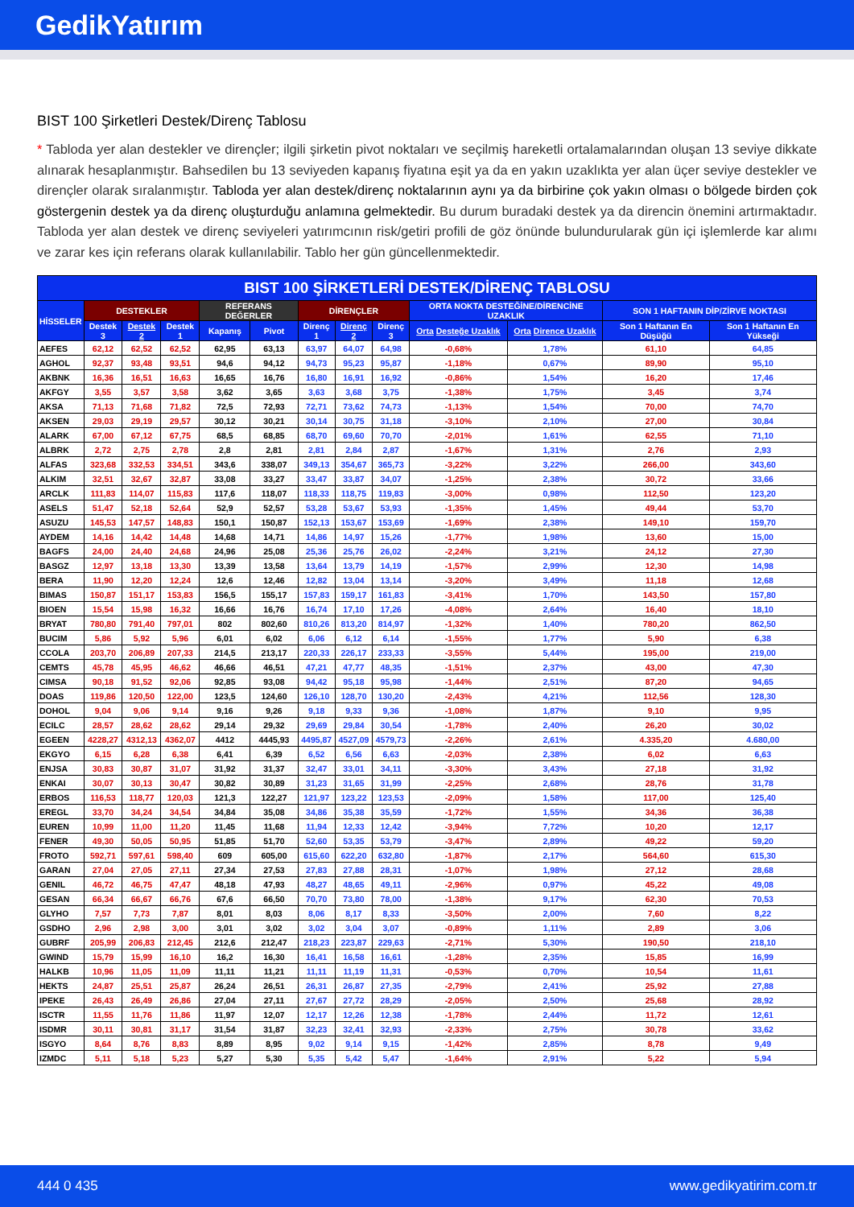GedikYatırım
BIST 100 Şirketleri Destek/Direnç Tablosu
* Tabloda yer alan destekler ve dirençler; ilgili şirketin pivot noktaları ve seçilmiş hareketli ortalamalarından oluşan 13 seviye dikkate alınarak hesaplanmıştır. Bahsedilen bu 13 seviyeden kapanış fiyatına eşit ya da en yakın uzaklıkta yer alan üçer seviye destekler ve dirençler olarak sıralanmıştır. Tabloda yer alan destek/direnç noktalarının aynı ya da birbirine çok yakın olması o bölgede birden çok göstergenin destek ya da direnç oluşturduğu anlamına gelmektedir. Bu durum buradaki destek ya da direncin önemini artırmaktadır. Tabloda yer alan destek ve direnç seviyeleri yatırımcının risk/getiri profili de göz önünde bulundurularak gün içi işlemlerde kar alımı ve zarar kes için referans olarak kullanılabilir. Tablo her gün güncellenmektedir.
| BIST 100 ŞİRKETLERİ DESTEK/DİRENÇ TABLOSU | | | | | | | | | | | | |
| --- | --- | --- | --- | --- | --- | --- | --- | --- | --- | --- | --- | --- |
| HİSSELER | DESTEKLER | | | REFERANS DEĞERLER | | DİRENÇLER | | | ORTA NOKTA DESTEĞİNE/DİRENCİNE UZAKLIK | | SON 1 HAFTANIN DİP/ZİRVE NOKTASI | |
| | Destek 3 | Destek 2 | Destek 1 | Kapanış | Pivot | Direnç 1 | Direnç 2 | Direnç 3 | Orta Desteğe Uzaklık | Orta Dirence Uzaklık | Son 1 Haftanın En Düşüğü | Son 1 Haftanın En Yükseği |
| AEFES | 62,12 | 62,52 | 62,52 | 62,95 | 63,13 | 63,97 | 64,07 | 64,98 | -0,68% | 1,78% | 61,10 | 64,85 |
| AGHOL | 92,37 | 93,48 | 93,51 | 94,6 | 94,12 | 94,73 | 95,23 | 95,87 | -1,18% | 0,67% | 89,90 | 95,10 |
| AKBNK | 16,36 | 16,51 | 16,63 | 16,65 | 16,76 | 16,80 | 16,91 | 16,92 | -0,86% | 1,54% | 16,20 | 17,46 |
| AKFGY | 3,55 | 3,57 | 3,58 | 3,62 | 3,65 | 3,63 | 3,68 | 3,75 | -1,38% | 1,75% | 3,45 | 3,74 |
| AKSA | 71,13 | 71,68 | 71,82 | 72,5 | 72,93 | 72,71 | 73,62 | 74,73 | -1,13% | 1,54% | 70,00 | 74,70 |
| AKSEN | 29,03 | 29,19 | 29,57 | 30,12 | 30,21 | 30,14 | 30,75 | 31,18 | -3,10% | 2,10% | 27,00 | 30,84 |
| ALARK | 67,00 | 67,12 | 67,75 | 68,5 | 68,85 | 68,70 | 69,60 | 70,70 | -2,01% | 1,61% | 62,55 | 71,10 |
| ALBRK | 2,72 | 2,75 | 2,78 | 2,8 | 2,81 | 2,81 | 2,84 | 2,87 | -1,67% | 1,31% | 2,76 | 2,93 |
| ALFAS | 323,68 | 332,53 | 334,51 | 343,6 | 338,07 | 349,13 | 354,67 | 365,73 | -3,22% | 3,22% | 266,00 | 343,60 |
| ALKIM | 32,51 | 32,67 | 32,87 | 33,08 | 33,27 | 33,47 | 33,87 | 34,07 | -1,25% | 2,38% | 30,72 | 33,66 |
| ARCLK | 111,83 | 114,07 | 115,83 | 117,6 | 118,07 | 118,33 | 118,75 | 119,83 | -3,00% | 0,98% | 112,50 | 123,20 |
| ASELS | 51,47 | 52,18 | 52,64 | 52,9 | 52,57 | 53,28 | 53,67 | 53,93 | -1,35% | 1,45% | 49,44 | 53,70 |
| ASUZU | 145,53 | 147,57 | 148,83 | 150,1 | 150,87 | 152,13 | 153,67 | 153,69 | -1,69% | 2,38% | 149,10 | 159,70 |
| AYDEM | 14,16 | 14,42 | 14,48 | 14,68 | 14,71 | 14,86 | 14,97 | 15,26 | -1,77% | 1,98% | 13,60 | 15,00 |
| BAGFS | 24,00 | 24,40 | 24,68 | 24,96 | 25,08 | 25,36 | 25,76 | 26,02 | -2,24% | 3,21% | 24,12 | 27,30 |
| BASGZ | 12,97 | 13,18 | 13,30 | 13,39 | 13,58 | 13,64 | 13,79 | 14,19 | -1,57% | 2,99% | 12,30 | 14,98 |
| BERA | 11,90 | 12,20 | 12,24 | 12,6 | 12,46 | 12,82 | 13,04 | 13,14 | -3,20% | 3,49% | 11,18 | 12,68 |
| BIMAS | 150,87 | 151,17 | 153,83 | 156,5 | 155,17 | 157,83 | 159,17 | 161,83 | -3,41% | 1,70% | 143,50 | 157,80 |
| BIOEN | 15,54 | 15,98 | 16,32 | 16,66 | 16,76 | 16,74 | 17,10 | 17,26 | -4,08% | 2,64% | 16,40 | 18,10 |
| BRYAT | 780,80 | 791,40 | 797,01 | 802 | 802,60 | 810,26 | 813,20 | 814,97 | -1,32% | 1,40% | 780,20 | 862,50 |
| BUCIM | 5,86 | 5,92 | 5,96 | 6,01 | 6,02 | 6,06 | 6,12 | 6,14 | -1,55% | 1,77% | 5,90 | 6,38 |
| CCOLA | 203,70 | 206,89 | 207,33 | 214,5 | 213,17 | 220,33 | 226,17 | 233,33 | -3,55% | 5,44% | 195,00 | 219,00 |
| CEMTS | 45,78 | 45,95 | 46,62 | 46,66 | 46,51 | 47,21 | 47,77 | 48,35 | -1,51% | 2,37% | 43,00 | 47,30 |
| CIMSA | 90,18 | 91,52 | 92,06 | 92,85 | 93,08 | 94,42 | 95,18 | 95,98 | -1,44% | 2,51% | 87,20 | 94,65 |
| DOAS | 119,86 | 120,50 | 122,00 | 123,5 | 124,60 | 126,10 | 128,70 | 130,20 | -2,43% | 4,21% | 112,56 | 128,30 |
| DOHOL | 9,04 | 9,06 | 9,14 | 9,16 | 9,26 | 9,18 | 9,33 | 9,36 | -1,08% | 1,87% | 9,10 | 9,95 |
| ECILC | 28,57 | 28,62 | 28,62 | 29,14 | 29,32 | 29,69 | 29,84 | 30,54 | -1,78% | 2,40% | 26,20 | 30,02 |
| EGEEN | 4228,27 | 4312,13 | 4362,07 | 4412 | 4445,93 | 4495,87 | 4527,09 | 4579,73 | -2,26% | 2,61% | 4.335,20 | 4.680,00 |
| EKGYO | 6,15 | 6,28 | 6,38 | 6,41 | 6,39 | 6,52 | 6,56 | 6,63 | -2,03% | 2,38% | 6,02 | 6,63 |
| ENJSA | 30,83 | 30,87 | 31,07 | 31,92 | 31,37 | 32,47 | 33,01 | 34,11 | -3,30% | 3,43% | 27,18 | 31,92 |
| ENKAI | 30,07 | 30,13 | 30,47 | 30,82 | 30,89 | 31,23 | 31,65 | 31,99 | -2,25% | 2,68% | 28,76 | 31,78 |
| ERBOS | 116,53 | 118,77 | 120,03 | 121,3 | 122,27 | 121,97 | 123,22 | 123,53 | -2,09% | 1,58% | 117,00 | 125,40 |
| EREGL | 33,70 | 34,24 | 34,54 | 34,84 | 35,08 | 34,86 | 35,38 | 35,59 | -1,72% | 1,55% | 34,36 | 36,38 |
| EUREN | 10,99 | 11,00 | 11,20 | 11,45 | 11,68 | 11,94 | 12,33 | 12,42 | -3,94% | 7,72% | 10,20 | 12,17 |
| FENER | 49,30 | 50,05 | 50,95 | 51,85 | 51,70 | 52,60 | 53,35 | 53,79 | -3,47% | 2,89% | 49,22 | 59,20 |
| FROTO | 592,71 | 597,61 | 598,40 | 609 | 605,00 | 615,60 | 622,20 | 632,80 | -1,87% | 2,17% | 564,60 | 615,30 |
| GARAN | 27,04 | 27,05 | 27,11 | 27,34 | 27,53 | 27,83 | 27,88 | 28,31 | -1,07% | 1,98% | 27,12 | 28,68 |
| GENIL | 46,72 | 46,75 | 47,47 | 48,18 | 47,93 | 48,27 | 48,65 | 49,11 | -2,96% | 0,97% | 45,22 | 49,08 |
| GESAN | 66,34 | 66,67 | 66,76 | 67,6 | 66,50 | 70,70 | 73,80 | 78,00 | -1,38% | 9,17% | 62,30 | 70,53 |
| GLYHO | 7,57 | 7,73 | 7,87 | 8,01 | 8,03 | 8,06 | 8,17 | 8,33 | -3,50% | 2,00% | 7,60 | 8,22 |
| GSDHO | 2,96 | 2,98 | 3,00 | 3,01 | 3,02 | 3,02 | 3,04 | 3,07 | -0,89% | 1,11% | 2,89 | 3,06 |
| GUBRF | 205,99 | 206,83 | 212,45 | 212,6 | 212,47 | 218,23 | 223,87 | 229,63 | -2,71% | 5,30% | 190,50 | 218,10 |
| GWIND | 15,79 | 15,99 | 16,10 | 16,2 | 16,30 | 16,41 | 16,58 | 16,61 | -1,28% | 2,35% | 15,85 | 16,99 |
| HALKB | 10,96 | 11,05 | 11,09 | 11,11 | 11,21 | 11,11 | 11,19 | 11,31 | -0,53% | 0,70% | 10,54 | 11,61 |
| HEKTS | 24,87 | 25,51 | 25,87 | 26,24 | 26,51 | 26,31 | 26,87 | 27,35 | -2,79% | 2,41% | 25,92 | 27,88 |
| IPEKE | 26,43 | 26,49 | 26,86 | 27,04 | 27,11 | 27,67 | 27,72 | 28,29 | -2,05% | 2,50% | 25,68 | 28,92 |
| ISCTR | 11,55 | 11,76 | 11,86 | 11,97 | 12,07 | 12,17 | 12,26 | 12,38 | -1,78% | 2,44% | 11,72 | 12,61 |
| ISDMR | 30,11 | 30,81 | 31,17 | 31,54 | 31,87 | 32,23 | 32,41 | 32,93 | -2,33% | 2,75% | 30,78 | 33,62 |
| ISGYO | 8,64 | 8,76 | 8,83 | 8,89 | 8,95 | 9,02 | 9,14 | 9,15 | -1,42% | 2,85% | 8,78 | 9,49 |
| IZMDC | 5,11 | 5,18 | 5,23 | 5,27 | 5,30 | 5,35 | 5,42 | 5,47 | -1,64% | 2,91% | 5,22 | 5,94 |
444 0 435 www.gedikyatirim.com.tr